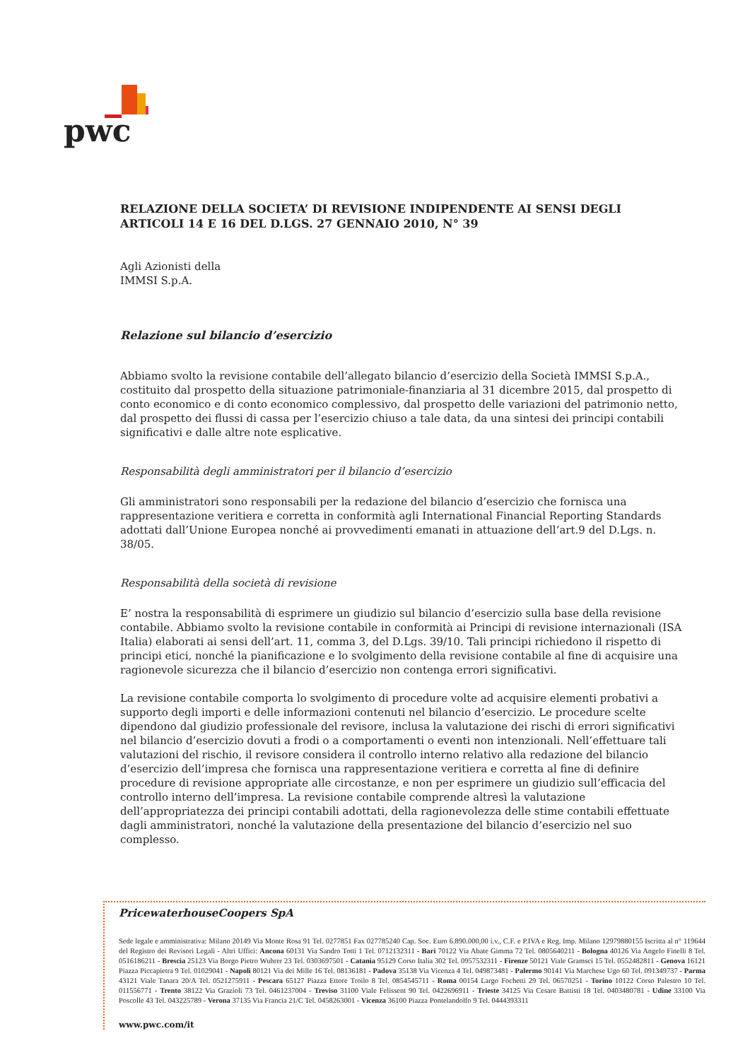pwc
RELAZIONE DELLA SOCIETA’ DI REVISIONE INDIPENDENTE AI SENSI DEGLI ARTICOLI 14 E 16 DEL D.LGS. 27 GENNAIO 2010, N° 39
Agli Azionisti della
IMMSI S.p.A.
Relazione sul bilancio d’esercizio
Abbiamo svolto la revisione contabile dell’allegato bilancio d’esercizio della Società IMMSI S.p.A., costituito dal prospetto della situazione patrimoniale-finanziaria al 31 dicembre 2015, dal prospetto di conto economico e di conto economico complessivo, dal prospetto delle variazioni del patrimonio netto, dal prospetto dei flussi di cassa per l’esercizio chiuso a tale data, da una sintesi dei principi contabili significativi e dalle altre note esplicative.
Responsabilità degli amministratori per il bilancio d’esercizio
Gli amministratori sono responsabili per la redazione del bilancio d’esercizio che fornisca una rappresentazione veritiera e corretta in conformità agli International Financial Reporting Standards adottati dall’Unione Europea nonché ai provvedimenti emanati in attuazione dell’art.9 del D.Lgs. n. 38/05.
Responsabilità della società di revisione
E’ nostra la responsabilità di esprimere un giudizio sul bilancio d’esercizio sulla base della revisione contabile. Abbiamo svolto la revisione contabile in conformità ai Principi di revisione internazionali (ISA Italia) elaborati ai sensi dell’art. 11, comma 3, del D.Lgs. 39/10. Tali principi richiedono il rispetto di principi etici, nonché la pianificazione e lo svolgimento della revisione contabile al fine di acquisire una ragionevole sicurezza che il bilancio d’esercizio non contenga errori significativi.
La revisione contabile comporta lo svolgimento di procedure volte ad acquisire elementi probativi a supporto degli importi e delle informazioni contenuti nel bilancio d’esercizio. Le procedure scelte dipendono dal giudizio professionale del revisore, inclusa la valutazione dei rischi di errori significativi nel bilancio d’esercizio dovuti a frodi o a comportamenti o eventi non intenzionali. Nell’effettuare tali valutazioni del rischio, il revisore considera il controllo interno relativo alla redazione del bilancio d’esercizio dell’impresa che fornisca una rappresentazione veritiera e corretta al fine di definire procedure di revisione appropriate alle circostanze, e non per esprimere un giudizio sull’efficacia del controllo interno dell’impresa. La revisione contabile comprende altresì la valutazione dell’appropriatezza dei principi contabili adottati, della ragionevolezza delle stime contabili effettuate dagli amministratori, nonché la valutazione della presentazione del bilancio d’esercizio nel suo complesso.
PricewaterhouseCoopers SpA
Sede legale e amministrativa: Milano 20149 Via Monte Rosa 91 Tel. 0277851 Fax 027785240 Cap. Soc. Euro 6.890.000,00 i.v., C.F. e P.IVA e Reg. Imp. Milano 12979880155 Iscritta al n° 119644 del Registro dei Revisori Legali - Altri Uffici: Ancona 60131 Via Sandro Totti 1 Tel. 0712132311 - Bari 70122 Via Abate Gimma 72 Tel. 0805640211 - Bologna 40126 Via Angelo Finelli 8 Tel. 0516186211 - Brescia 25123 Via Borgo Pietro Wuhrer 23 Tel. 0303697501 - Catania 95129 Corso Italia 302 Tel. 0957532311 - Firenze 50121 Viale Gramsci 15 Tel. 0552482811 - Genova 16121 Piazza Piccapietra 9 Tel. 01029041 - Napoli 80121 Via dei Mille 16 Tel. 08136181 - Padova 35138 Via Vicenza 4 Tel. 049873481 - Palermo 90141 Via Marchese Ugo 60 Tel. 091349737 - Parma 43121 Viale Tanara 20/A Tel. 0521275911 - Pescara 65127 Piazza Ettore Troilo 8 Tel. 0854545711 - Roma 00154 Largo Fochetti 29 Tel. 06570251 - Torino 10122 Corso Palestro 10 Tel. 011556771 - Trento 38122 Via Grazioli 73 Tel. 0461237004 - Treviso 31100 Viale Felissent 90 Tel. 0422696911 - Trieste 34125 Via Cesare Battisti 18 Tel. 0403480781 - Udine 33100 Via Poscolle 43 Tel. 043225789 - Verona 37135 Via Francia 21/C Tel. 0458263001 - Vicenza 36100 Piazza Pontelandolfo 9 Tel. 0444393311
www.pwc.com/it